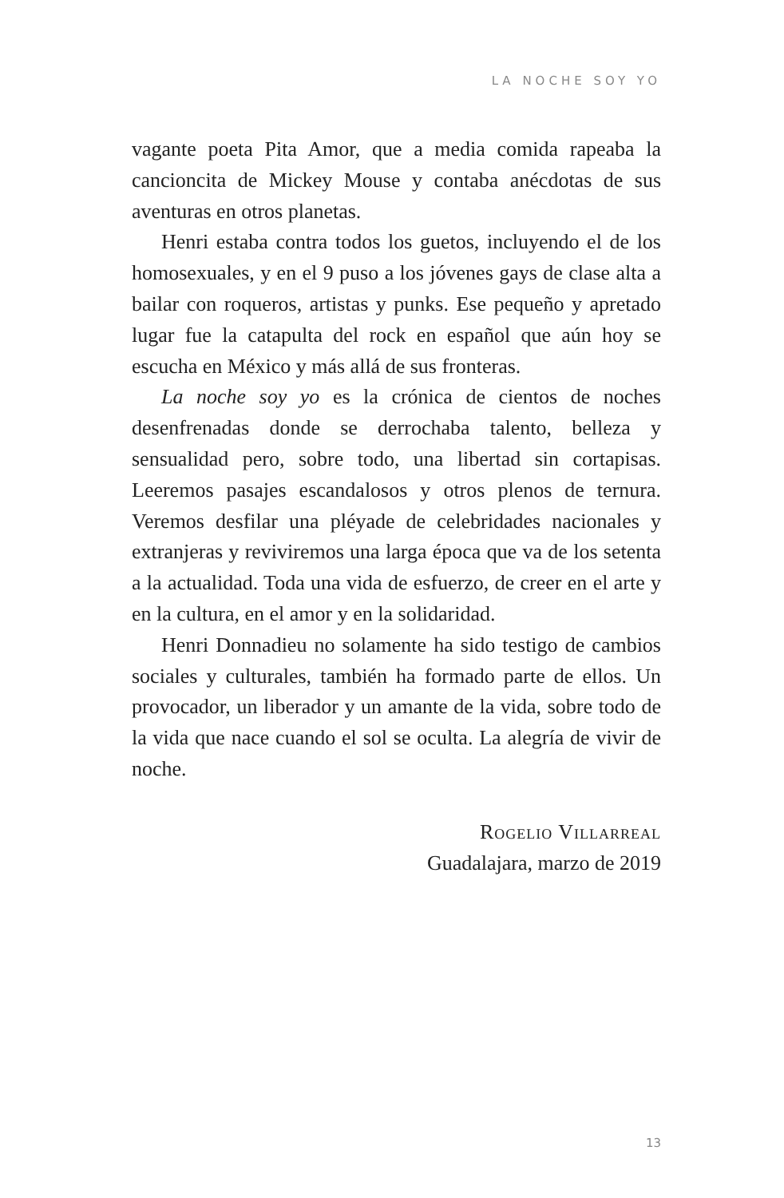LA NOCHE SOY YO
vagante poeta Pita Amor, que a media comida rapeaba la cancioncita de Mickey Mouse y contaba anécdotas de sus aventuras en otros planetas.
Henri estaba contra todos los guetos, incluyendo el de los homosexuales, y en el 9 puso a los jóvenes gays de clase alta a bailar con roqueros, artistas y punks. Ese pequeño y apretado lugar fue la catapulta del rock en español que aún hoy se escucha en México y más allá de sus fronteras.
La noche soy yo es la crónica de cientos de noches desenfrenadas donde se derrochaba talento, belleza y sensualidad pero, sobre todo, una libertad sin cortapisas. Leeremos pasajes escandalosos y otros plenos de ternura. Veremos desfilar una pléyade de celebridades nacionales y extranjeras y reviviremos una larga época que va de los setenta a la actualidad. Toda una vida de esfuerzo, de creer en el arte y en la cultura, en el amor y en la solidaridad.
Henri Donnadieu no solamente ha sido testigo de cambios sociales y culturales, también ha formado parte de ellos. Un provocador, un liberador y un amante de la vida, sobre todo de la vida que nace cuando el sol se oculta. La alegría de vivir de noche.
Rogelio Villarreal
Guadalajara, marzo de 2019
13